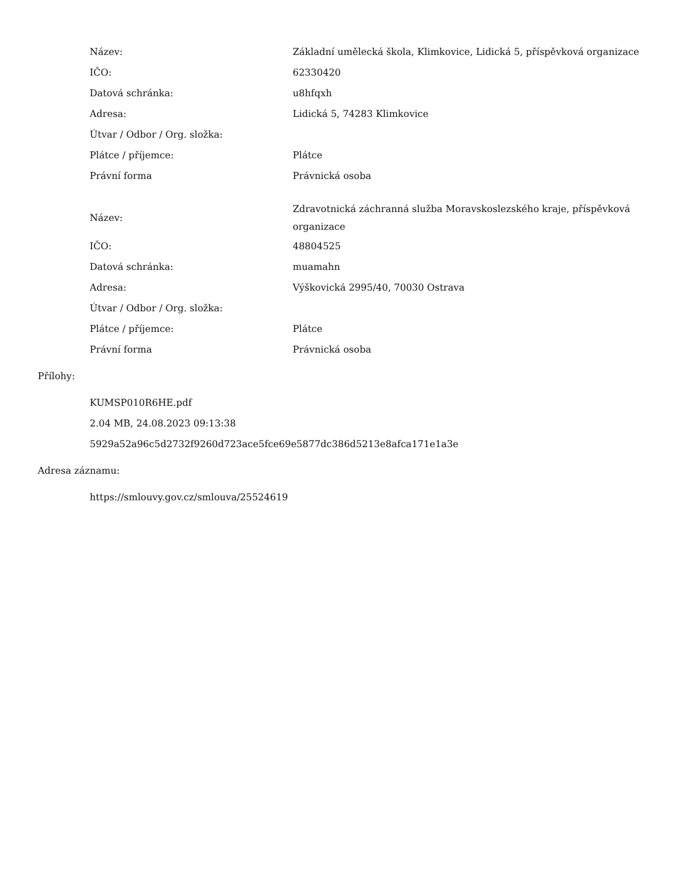| Název: | Základní umělecká škola, Klimkovice, Lidická 5, příspěvková organizace |
| IČO: | 62330420 |
| Datová schránka: | u8hfqxh |
| Adresa: | Lidická 5, 74283 Klimkovice |
| Útvar / Odbor / Org. složka: | |
| Plátce / příjemce: | Plátce |
| Právní forma | Právnická osoba |
| Název: | Zdravotnická záchranná služba Moravskoslezského kraje, příspěvková organizace |
| IČO: | 48804525 |
| Datová schránka: | muamahn |
| Adresa: | Výškovická 2995/40, 70030 Ostrava |
| Útvar / Odbor / Org. složka: | |
| Plátce / příjemce: | Plátce |
| Právní forma | Právnická osoba |
Přílohy:
KUMSP010R6HE.pdf
2.04 MB, 24.08.2023 09:13:38
5929a52a96c5d2732f9260d723ace5fce69e5877dc386d5213e8afca171e1a3e
Adresa záznamu:
https://smlouvy.gov.cz/smlouva/25524619